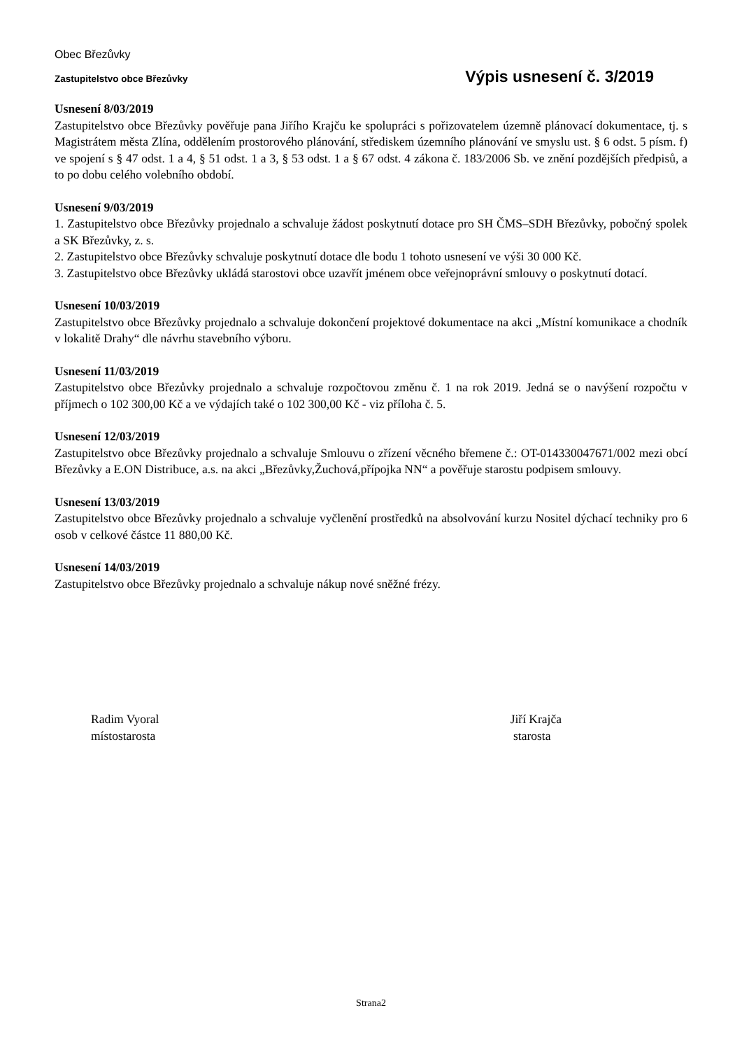Obec Březůvky
Zastupitelstvo obce Březůvky Výpis usnesení č. 3/2019
Usnesení 8/03/2019
Zastupitelstvo obce Březůvky pověřuje pana Jiřího Krajču ke spolupráci s pořizovatelem územně plánovací dokumentace, tj. s Magistrátem města Zlína, oddělením prostorového plánování, střediskem územního plánování ve smyslu ust. § 6 odst. 5 písm. f) ve spojení s § 47 odst. 1 a 4, § 51 odst. 1 a 3, § 53 odst. 1 a § 67 odst. 4 zákona č. 183/2006 Sb. ve znění pozdějších předpisů, a to po dobu celého volebního období.
Usnesení 9/03/2019
1. Zastupitelstvo obce Březůvky projednalo a schvaluje žádost poskytnutí dotace pro SH ČMS–SDH Březůvky, pobočný spolek a SK Březůvky, z. s.
2. Zastupitelstvo obce Březůvky schvaluje poskytnutí dotace dle bodu 1 tohoto usnesení ve výši 30 000 Kč.
3. Zastupitelstvo obce Březůvky ukládá starostovi obce uzavřít jménem obce veřejnoprávní smlouvy o poskytnutí dotací.
Usnesení 10/03/2019
Zastupitelstvo obce Březůvky projednalo a schvaluje dokončení projektové dokumentace na akci „Místní komunikace a chodník v lokalitě Drahy“ dle návrhu stavebního výboru.
Usnesení 11/03/2019
Zastupitelstvo obce Březůvky projednalo a schvaluje rozpočtovou změnu č. 1 na rok 2019. Jedná se o navýšení rozpočtu v příjmech o 102 300,00 Kč a ve výdajích také o 102 300,00 Kč - viz příloha č. 5.
Usnesení 12/03/2019
Zastupitelstvo obce Březůvky projednalo a schvaluje Smlouvu o zřízení věcného břemene č.: OT-014330047671/002 mezi obcí Březůvky a E.ON Distribuce, a.s. na akci „Březůvky,Žuchová,přípojka NN“ a pověřuje starostu podpisem smlouvy.
Usnesení 13/03/2019
Zastupitelstvo obce Březůvky projednalo a schvaluje vyčlenění prostředků na absolvování kurzu Nositel dýchací techniky pro 6 osob v celkové částce 11 880,00 Kč.
Usnesení 14/03/2019
Zastupitelstvo obce Březůvky projednalo a schvaluje nákup nové sněžné frézy.
Radim Vyoral
místostarosta
Jiří Krajča
starosta
Strana2